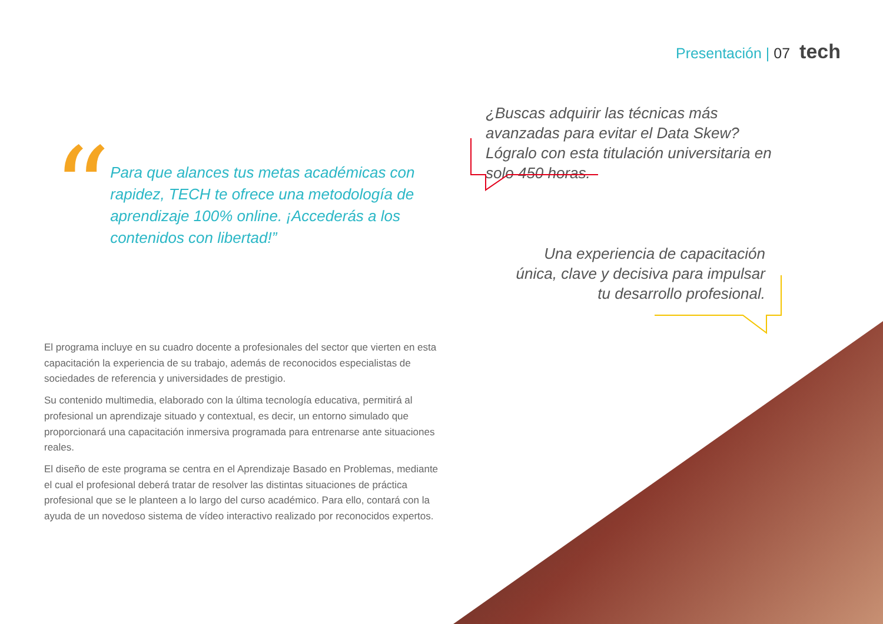Presentación | 07 tech
“
Para que alances tus metas académicas con rapidez, TECH te ofrece una metodología de aprendizaje 100% online. ¡Accederás a los contenidos con libertad!”
¿Buscas adquirir las técnicas más avanzadas para evitar el Data Skew? Lógralo con esta titulación universitaria en solo 450 horas.
Una experiencia de capacitación única, clave y decisiva para impulsar tu desarrollo profesional.
El programa incluye en su cuadro docente a profesionales del sector que vierten en esta capacitación la experiencia de su trabajo, además de reconocidos especialistas de sociedades de referencia y universidades de prestigio.
Su contenido multimedia, elaborado con la última tecnología educativa, permitirá al profesional un aprendizaje situado y contextual, es decir, un entorno simulado que proporcionará una capacitación inmersiva programada para entrenarse ante situaciones reales.
El diseño de este programa se centra en el Aprendizaje Basado en Problemas, mediante el cual el profesional deberá tratar de resolver las distintas situaciones de práctica profesional que se le planteen a lo largo del curso académico. Para ello, contará con la ayuda de un novedoso sistema de vídeo interactivo realizado por reconocidos expertos.